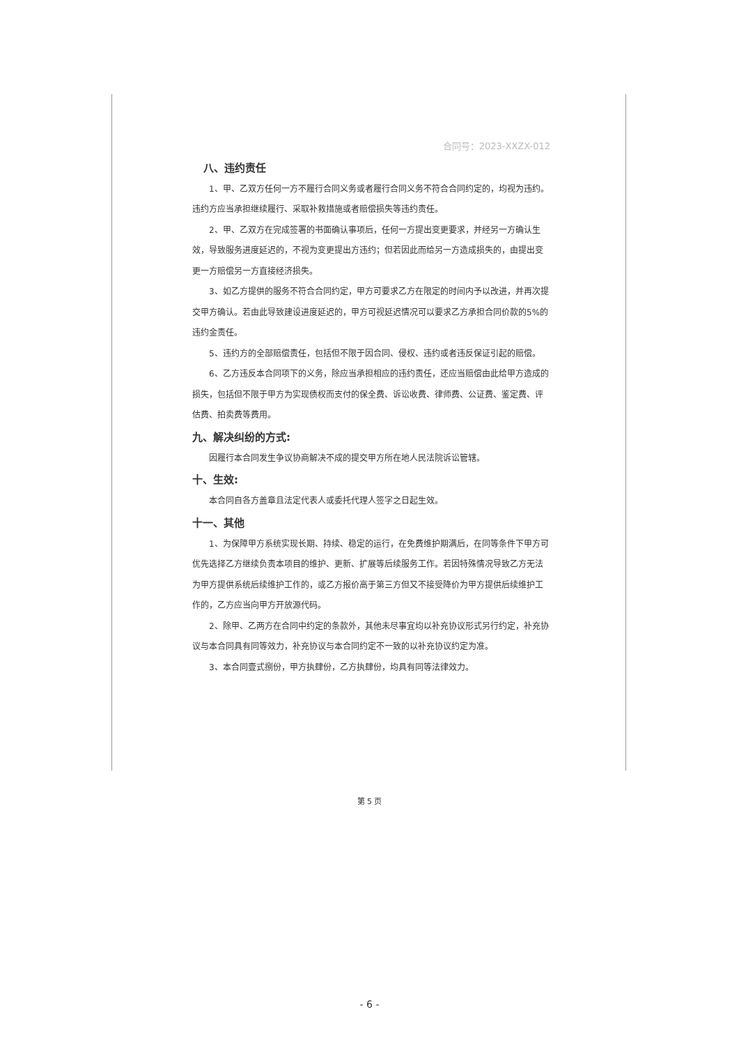合同号：2023-XXZX-012
八、违约责任
1、甲、乙双方任何一方不履行合同义务或者履行合同义务不符合合同约定的，均视为违约。违约方应当承担继续履行、采取补救措施或者赔偿损失等违约责任。
2、甲、乙双方在完成签署的书面确认事项后，任何一方提出变更要求，并经另一方确认生效，导致服务进度延迟的，不视为变更提出方违约；但若因此而给另一方造成损失的，由提出变更一方赔偿另一方直接经济损失。
3、如乙方提供的服务不符合合同约定，甲方可要求乙方在限定的时间内予以改进，并再次提交甲方确认。若由此导致建设进度延迟的，甲方可视延迟情况可以要求乙方承担合同价款的5%的违约金责任。
5、违约方的全部赔偿责任，包括但不限于因合同、侵权、违约或者违反保证引起的赔偿。
6、乙方违反本合同项下的义务，除应当承担相应的违约责任，还应当赔偿由此给甲方造成的损失，包括但不限于甲方为实现债权而支付的保全费、诉讼收费、律师费、公证费、鉴定费、评估费、拍卖费等费用。
九、解决纠纷的方式:
因履行本合同发生争议协商解决不成的提交甲方所在地人民法院诉讼管辖。
十、生效:
本合同自各方盖章且法定代表人或委托代理人签字之日起生效。
十一、其他
1、为保障甲方系统实现长期、持续、稳定的运行，在免费维护期满后，在同等条件下甲方可优先选择乙方继续负责本项目的维护、更新、扩展等后续服务工作。若因特殊情况导致乙方无法为甲方提供系统后续维护工作的，或乙方报价高于第三方但又不接受降价为甲方提供后续维护工作的，乙方应当向甲方开放源代码。
2、除甲、乙两方在合同中约定的条款外，其他未尽事宜均以补充协议形式另行约定，补充协议与本合同具有同等效力，补充协议与本合同约定不一致的以补充协议约定为准。
3、本合同壹式捌份，甲方执肆份，乙方执肆份，均具有同等法律效力。
第 5 页
- 6 -